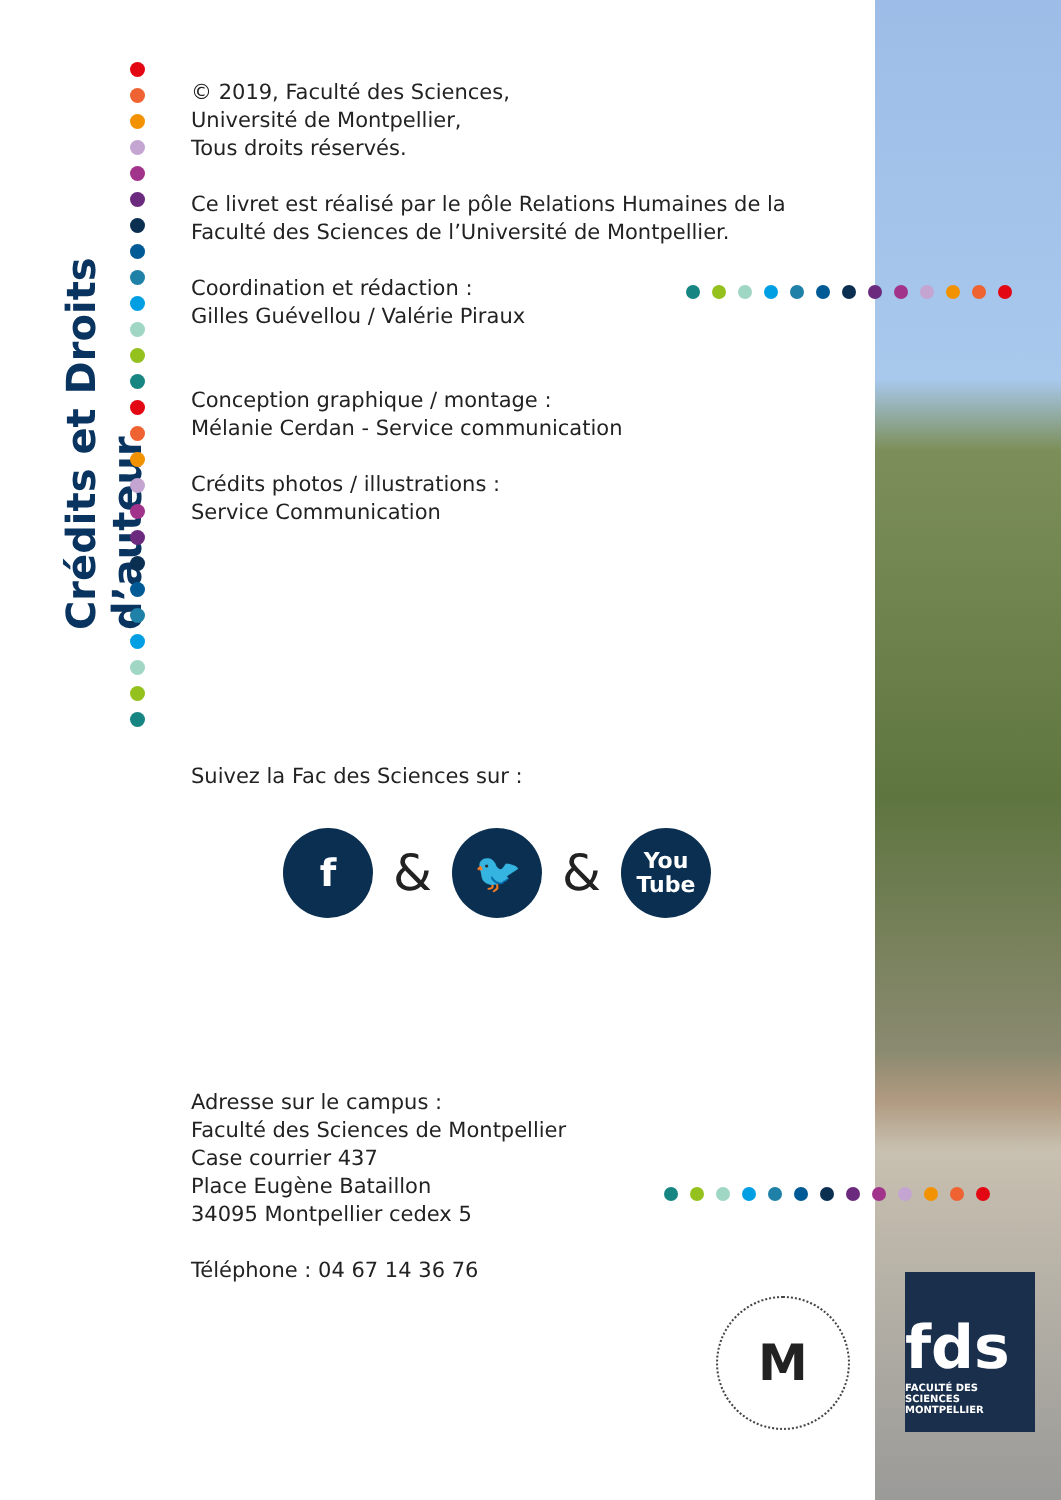Crédits et Droits d’auteur
© 2019, Faculté des Sciences,
Université de Montpellier,
Tous droits réservés.
Ce livret est réalisé par le pôle Relations Humaines de la Faculté des Sciences de l’Université de Montpellier.
Coordination et rédaction :
Gilles Guévellou / Valérie Piraux
Conception graphique / montage :
Mélanie Cerdan - Service communication
Crédits photos / illustrations :
Service Communication
Suivez la Fac des Sciences sur :
f
&
🐦
&
You
Tube
Adresse sur le campus :
Faculté des Sciences de Montpellier
Case courrier 437
Place Eugène Bataillon
34095 Montpellier cedex 5
Téléphone : 04 67 14 36 76
M
fds
FACULTÉ DES SCIENCES
MONTPELLIER